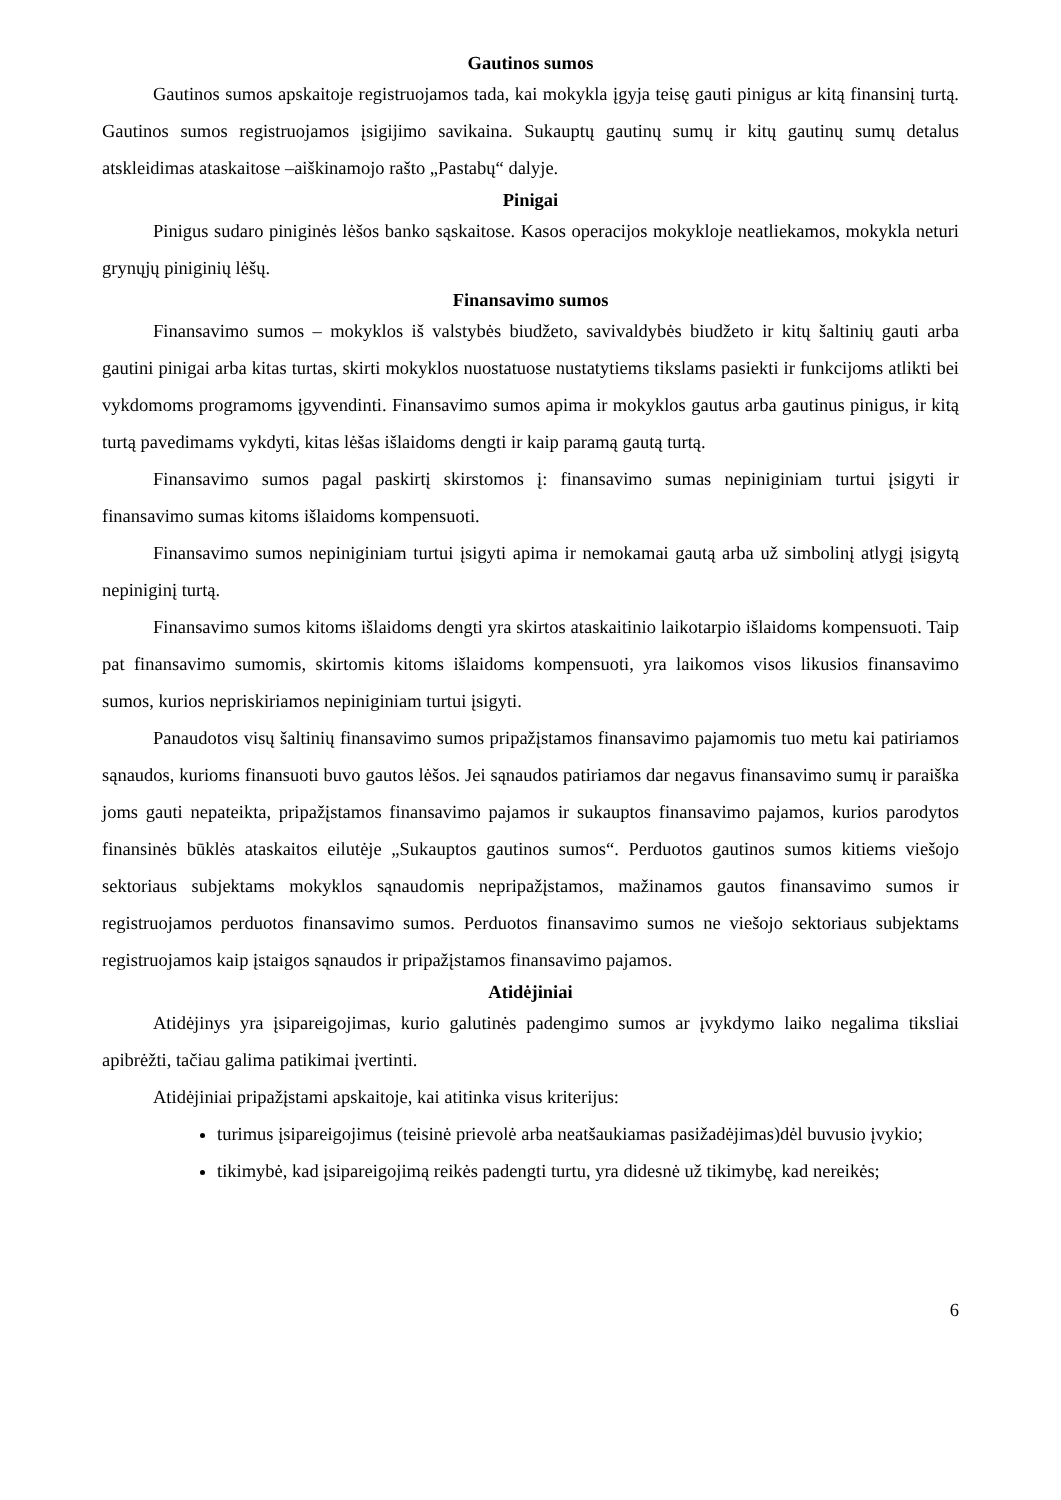Gautinos sumos
Gautinos sumos apskaitoje registruojamos tada, kai mokykla įgyja teisę gauti pinigus ar kitą finansinį turtą. Gautinos sumos registruojamos įsigijimo savikaina. Sukauptų gautinų sumų ir kitų gautinų sumų detalus atskleidimas ataskaitose –aiškinamojo rašto „Pastabų“ dalyje.
Pinigai
Pinigus sudaro piniginės lėšos banko sąskaitose. Kasos operacijos mokykloje neatliekamos, mokykla neturi grynųjų piniginių lėšų.
Finansavimo sumos
Finansavimo sumos – mokyklos iš valstybės biudžeto, savivaldybės biudžeto ir kitų šaltinių gauti arba gautini pinigai arba kitas turtas, skirti mokyklos nuostatuose nustatytiems tikslams pasiekti ir funkcijoms atlikti bei vykdomoms programoms įgyvendinti. Finansavimo sumos apima ir mokyklos gautus arba gautinus pinigus, ir kitą turtą pavedimams vykdyti, kitas lėšas išlaidoms dengti ir kaip paramą gautą turtą.
Finansavimo sumos pagal paskirtį skirstomos į: finansavimo sumas nepiniginiam turtui įsigyti ir finansavimo sumas kitoms išlaidoms kompensuoti.
Finansavimo sumos nepiniginiam turtui įsigyti apima ir nemokamai gautą arba už simbolinį atlygį įsigytą nepiniginį turtą.
Finansavimo sumos kitoms išlaidoms dengti yra skirtos ataskaitinio laikotarpio išlaidoms kompensuoti. Taip pat finansavimo sumomis, skirtomis kitoms išlaidoms kompensuoti, yra laikomos visos likusios finansavimo sumos, kurios nepriskiriamos nepiniginiam turtui įsigyti.
Panaudotos visų šaltinių finansavimo sumos pripažįstamos finansavimo pajamomis tuo metu kai patiriamos sąnaudos, kurioms finansuoti buvo gautos lėšos. Jei sąnaudos patiriamos dar negavus finansavimo sumų ir paraiška joms gauti nepateikta, pripažįstamos finansavimo pajamos ir sukauptos finansavimo pajamos, kurios parodytos finansinės būklės ataskaitos eilutėje „Sukauptos gautinos sumos“. Perduotos gautinos sumos kitiems viešojo sektoriaus subjektams mokyklos sąnaudomis nepripažįstamos, mažinamos gautos finansavimo sumos ir registruojamos perduotos finansavimo sumos. Perduotos finansavimo sumos ne viešojo sektoriaus subjektams registruojamos kaip įstaigos sąnaudos ir pripažįstamos finansavimo pajamos.
Atidėjiniai
Atidėjinys yra įsipareigojimas, kurio galutinės padengimo sumos ar įvykdymo laiko negalima tiksliai apibrėžti, tačiau galima patikimai įvertinti.
Atidėjiniai pripažįstami apskaitoje, kai atitinka visus kriterijus:
turimus įsipareigojimus (teisinė prievolė arba neatšaukiamas pasižadėjimas)dėl buvusio įvykio;
tikimybė, kad įsipareigojimą reikės padengti turtu, yra didesnė už tikimybę, kad nereikės;
6